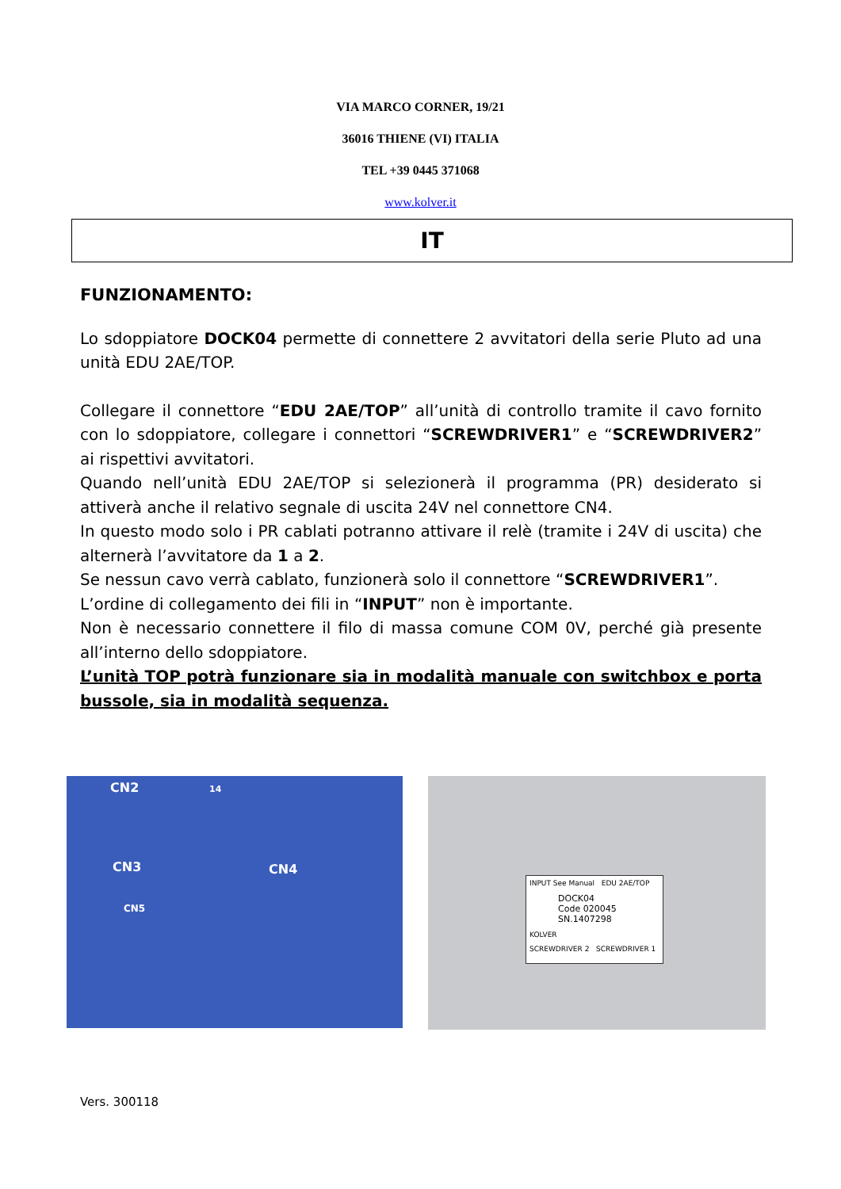VIA MARCO CORNER, 19/21
36016 THIENE (VI) ITALIA
TEL +39 0445 371068
www.kolver.it
IT
FUNZIONAMENTO:
Lo sdoppiatore DOCK04 permette di connettere 2 avvitatori della serie Pluto ad una unità EDU 2AE/TOP.
Collegare il connettore “EDU 2AE/TOP” all’unità di controllo tramite il cavo fornito con lo sdoppiatore, collegare i connettori “SCREWDRIVER1” e “SCREWDRIVER2” ai rispettivi avvitatori.
Quando nell’unità EDU 2AE/TOP si selezionerà il programma (PR) desiderato si attiverà anche il relativo segnale di uscita 24V nel connettore CN4.
In questo modo solo i PR cablati potranno attivare il relè (tramite i 24V di uscita) che alternerà l’avvitatore da 1 a 2.
Se nessun cavo verrà cablato, funzionerà solo il connettore “SCREWDRIVER1”.
L’ordine di collegamento dei fili in “INPUT” non è importante.
Non è necessario connettere il filo di massa comune COM 0V, perché già presente all’interno dello sdoppiatore.
L’unità TOP potrà funzionare sia in modalità manuale con switchbox e porta bussole, sia in modalità sequenza.
CN2 14
CN3 CN4
CN5
INPUT See Manual EDU 2AE/TOP
DOCK04
Code 020045
SN.1407298
KOLVER
SCREWDRIVER 2 SCREWDRIVER 1
Vers. 300118